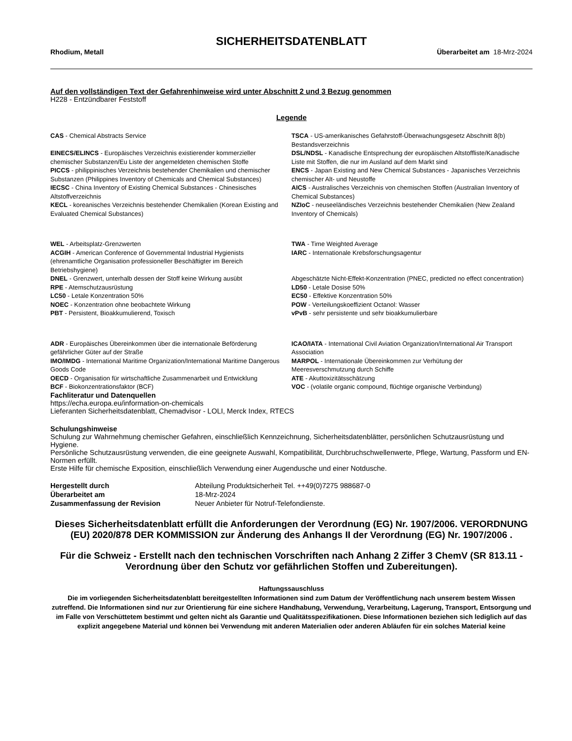SICHERHEITSDATENBLATT
Rhodium, Metall Überarbeitet am 18-Mrz-2024
Auf den vollständigen Text der Gefahrenhinweise wird unter Abschnitt 2 und 3 Bezug genommen
H228 - Entzündbarer Feststoff
Legende
| CAS - Chemical Abstracts Service | TSCA - US-amerikanisches Gefahrstoff-Überwachungsgesetz Abschnitt 8(b) Bestandsverzeichnis |
| EINECS/ELINCS - Europäisches Verzeichnis existierender kommerzieller chemischer Substanzen/Eu Liste der angemeldeten chemischen Stoffe | DSL/NDSL - Kanadische Entsprechung der europäischen Altstoffliste/Kanadische Liste mit Stoffen, die nur im Ausland auf dem Markt sind |
| PICCS - philippinisches Verzeichnis bestehender Chemikalien und chemischer Substanzen (Philippines Inventory of Chemicals and Chemical Substances) | ENCS - Japan Existing and New Chemical Substances - Japanisches Verzeichnis chemischer Alt- und Neustoffe |
| IECSC - China Inventory of Existing Chemical Substances - Chinesisches Altstoffverzeichnis | AICS - Australisches Verzeichnis von chemischen Stoffen (Australian Inventory of Chemical Substances) |
| KECL - koreanisches Verzeichnis bestehender Chemikalien (Korean Existing and Evaluated Chemical Substances) | NZIoC - neuseeländisches Verzeichnis bestehender Chemikalien (New Zealand Inventory of Chemicals) |
| WEL - Arbeitsplatz-Grenzwerten | TWA - Time Weighted Average |
| ACGIH - American Conference of Governmental Industrial Hygienists (ehrenamtliche Organisation professioneller Beschäftigter im Bereich Betriebshygiene) | IARC - Internationale Krebsforschungsagentur |
| DNEL - Grenzwert, unterhalb dessen der Stoff keine Wirkung ausübt | Abgeschätzte Nicht-Effekt-Konzentration (PNEC, predicted no effect concentration) |
| RPE - Atemschutzausrüstung | LD50 - Letale Dosise 50% |
| LC50 - Letale Konzentration 50% | EC50 - Effektive Konzentration 50% |
| NOEC - Konzentration ohne beobachtete Wirkung | POW - Verteilungskoeffizient Octanol: Wasser |
| PBT - Persistent, Bioakkumulierend, Toxisch | vPvB - sehr persistente und sehr bioakkumulierbare |
| ADR - Europäisches Übereinkommen über die internationale Beförderung gefährlicher Güter auf der Straße | ICAO/IATA - International Civil Aviation Organization/International Air Transport Association |
| IMO/IMDG - International Maritime Organization/International Maritime Dangerous Goods Code | MARPOL - Internationale Übereinkommen zur Verhütung der Meeresverschmutzung durch Schiffe |
| OECD - Organisation für wirtschaftliche Zusammenarbeit und Entwicklung | ATE - Akuttoxizitätsschätzung |
| BCF - Biokonzentrationsfaktor (BCF) | VOC - (volatile organic compound, flüchtige organische Verbindung) |
Fachliteratur und Datenquellen
https://echa.europa.eu/information-on-chemicals
Lieferanten Sicherheitsdatenblatt, Chemadvisor - LOLI, Merck Index, RTECS
Schulungshinweise
Schulung zur Wahrnehmung chemischer Gefahren, einschließlich Kennzeichnung, Sicherheitsdatenblätter, persönlichen Schutzausrüstung und Hygiene.
Persönliche Schutzausrüstung verwenden, die eine geeignete Auswahl, Kompatibilität, Durchbruchschwellenwerte, Pflege, Wartung, Passform und EN-Normen erfüllt.
Erste Hilfe für chemische Exposition, einschließlich Verwendung einer Augendusche und einer Notdusche.
| Hergestellt durch | Abteilung Produktsicherheit Tel. ++49(0)7275 988687-0 |
| Überarbeitet am | 18-Mrz-2024 |
| Zusammenfassung der Revision | Neuer Anbieter für Notruf-Telefondienste. |
Dieses Sicherheitsdatenblatt erfüllt die Anforderungen der Verordnung (EG) Nr. 1907/2006. VERORDNUNG (EU) 2020/878 DER KOMMISSION zur Änderung des Anhangs II der Verordnung (EG) Nr. 1907/2006 .
Für die Schweiz - Erstellt nach den technischen Vorschriften nach Anhang 2 Ziffer 3 ChemV (SR 813.11 - Verordnung über den Schutz vor gefährlichen Stoffen und Zubereitungen).
Haftungssauschluss
Die im vorliegenden Sicherheitsdatenblatt bereitgestellten Informationen sind zum Datum der Veröffentlichung nach unserem bestem Wissen zutreffend. Die Informationen sind nur zur Orientierung für eine sichere Handhabung, Verwendung, Verarbeitung, Lagerung, Transport, Entsorgung und im Falle von Verschüttetem bestimmt und gelten nicht als Garantie und Qualitätsspezifikationen. Diese Informationen beziehen sich lediglich auf das explizit angegebene Material und können bei Verwendung mit anderen Materialien oder anderen Abläufen für ein solches Material keine